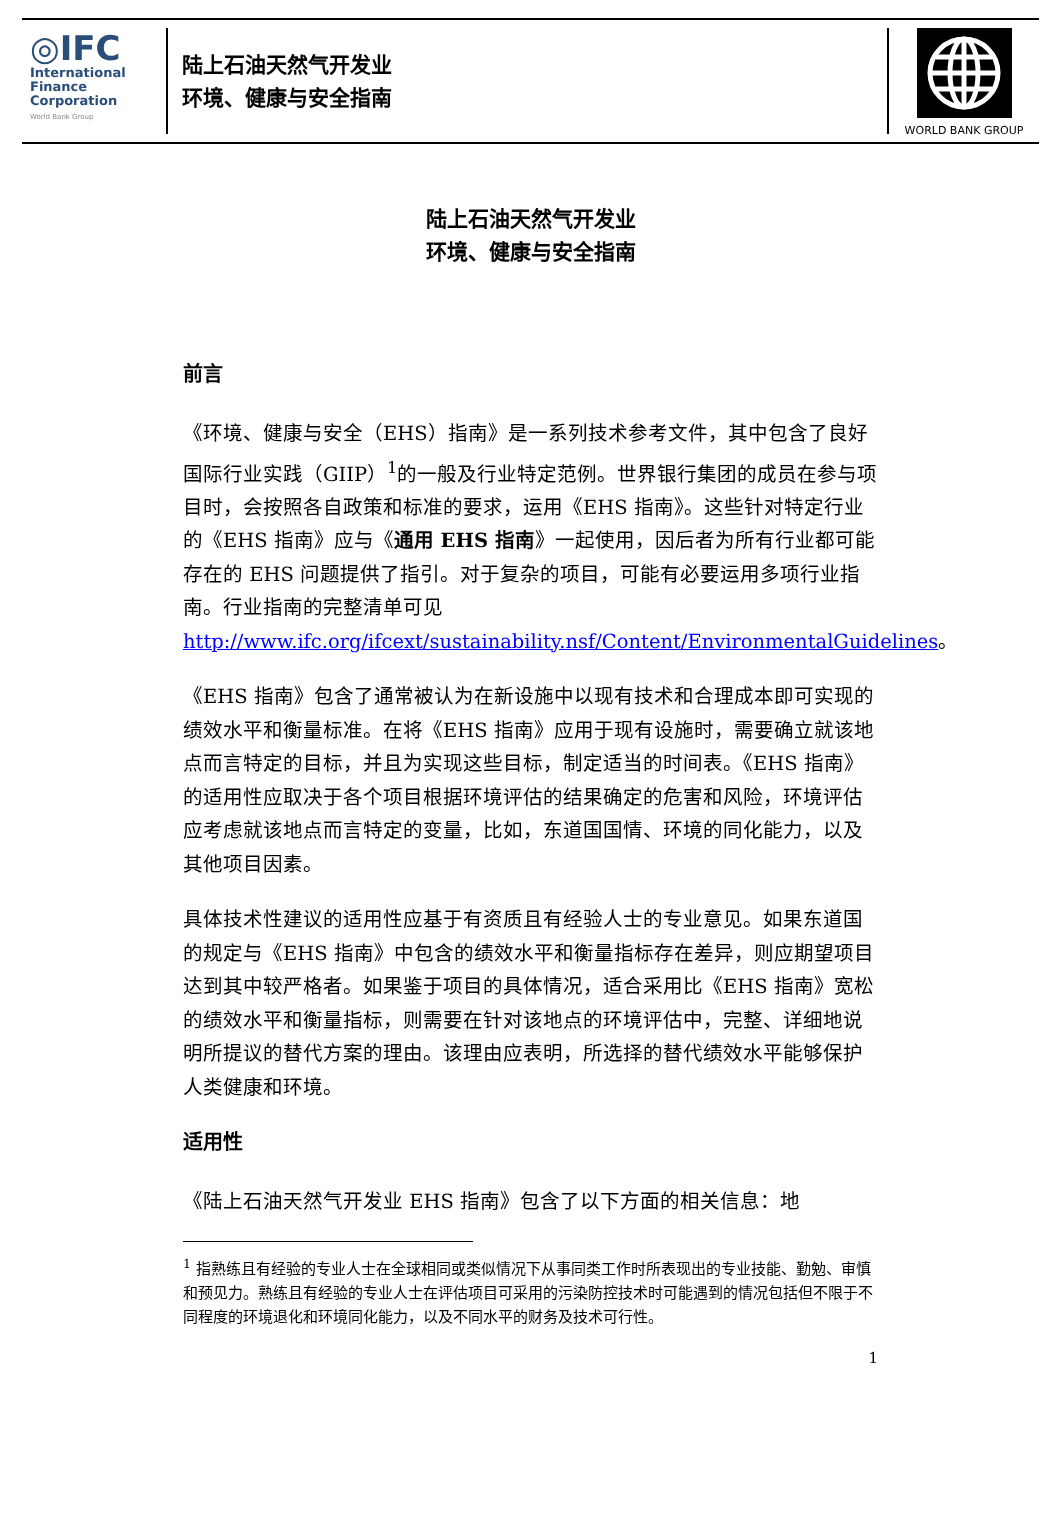◎IFC
International
Finance
Corporation
World Bank Group
陆上石油天然气开发业
环境、健康与安全指南
WORLD BANK GROUP
陆上石油天然气开发业
环境、健康与安全指南
前言
《环境、健康与安全（EHS）指南》是一系列技术参考文件，其中包含了良好国际行业实践（GIIP）<sup>1</sup>的一般及行业特定范例。世界银行集团的成员在参与项目时，会按照各自政策和标准的要求，运用《EHS 指南》。这些针对特定行业的《EHS 指南》应与《通用 EHS 指南》一起使用，因后者为所有行业都可能存在的 EHS 问题提供了指引。对于复杂的项目，可能有必要运用多项行业指南。行业指南的完整清单可见 http://www.ifc.org/ifcext/sustainability.nsf/Content/EnvironmentalGuidelines。
《EHS 指南》包含了通常被认为在新设施中以现有技术和合理成本即可实现的绩效水平和衡量标准。在将《EHS 指南》应用于现有设施时，需要确立就该地点而言特定的目标，并且为实现这些目标，制定适当的时间表。《EHS 指南》的适用性应取决于各个项目根据环境评估的结果确定的危害和风险，环境评估应考虑就该地点而言特定的变量，比如，东道国国情、环境的同化能力，以及其他项目因素。
具体技术性建议的适用性应基于有资质且有经验人士的专业意见。如果东道国的规定与《EHS 指南》中包含的绩效水平和衡量指标存在差异，则应期望项目达到其中较严格者。如果鉴于项目的具体情况，适合采用比《EHS 指南》宽松的绩效水平和衡量指标，则需要在针对该地点的环境评估中，完整、详细地说明所提议的替代方案的理由。该理由应表明，所选择的替代绩效水平能够保护人类健康和环境。
适用性
《陆上石油天然气开发业 EHS 指南》包含了以下方面的相关信息：地
<sup>1</sup> 指熟练且有经验的专业人士在全球相同或类似情况下从事同类工作时所表现出的专业技能、勤勉、审慎和预见力。熟练且有经验的专业人士在评估项目可采用的污染防控技术时可能遇到的情况包括但不限于不同程度的环境退化和环境同化能力，以及不同水平的财务及技术可行性。
1